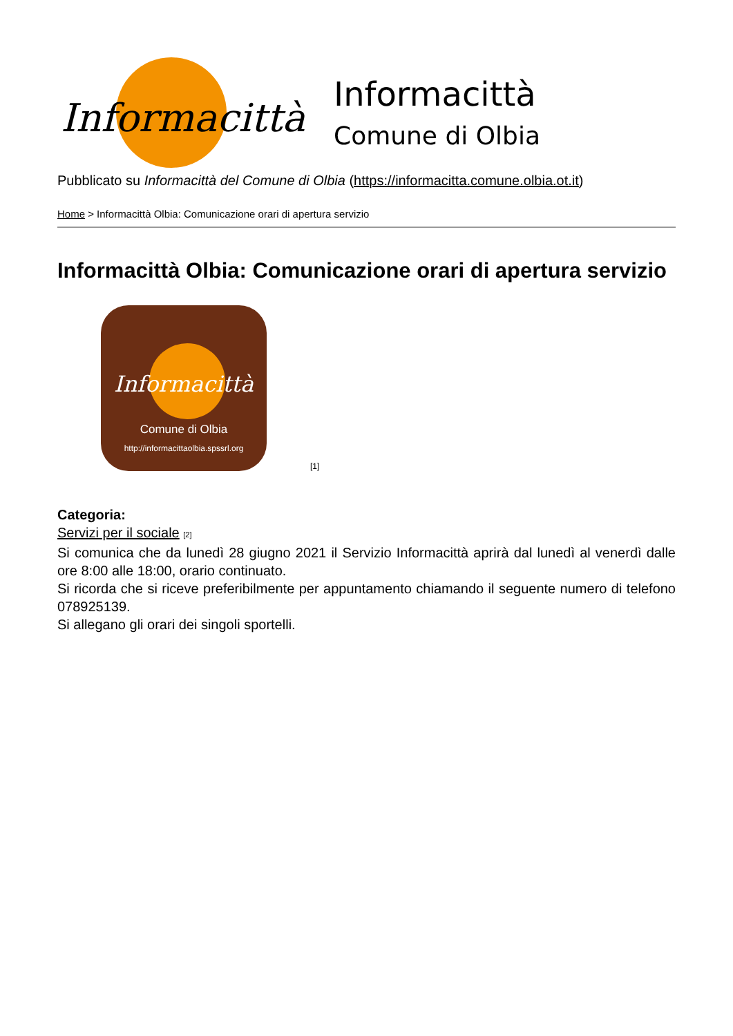Informacittà
Informacittà
Comune di Olbia
Pubblicato su Informacittà del Comune di Olbia (https://informacitta.comune.olbia.ot.it)
Home > Informacittà Olbia: Comunicazione orari di apertura servizio
Informacittà Olbia: Comunicazione orari di apertura servizio
Informacittà
Comune di Olbia
http://informacittaolbia.spssrl.org
[1]
Categoria:
Servizi per il sociale <sup>[2]</sup>
Si comunica che da lunedì 28 giugno 2021 il Servizio Informacittà aprirà dal lunedì al venerdì dalle ore 8:00 alle 18:00, orario continuato.
Si ricorda che si riceve preferibilmente per appuntamento chiamando il seguente numero di telefono 078925139.
Si allegano gli orari dei singoli sportelli.